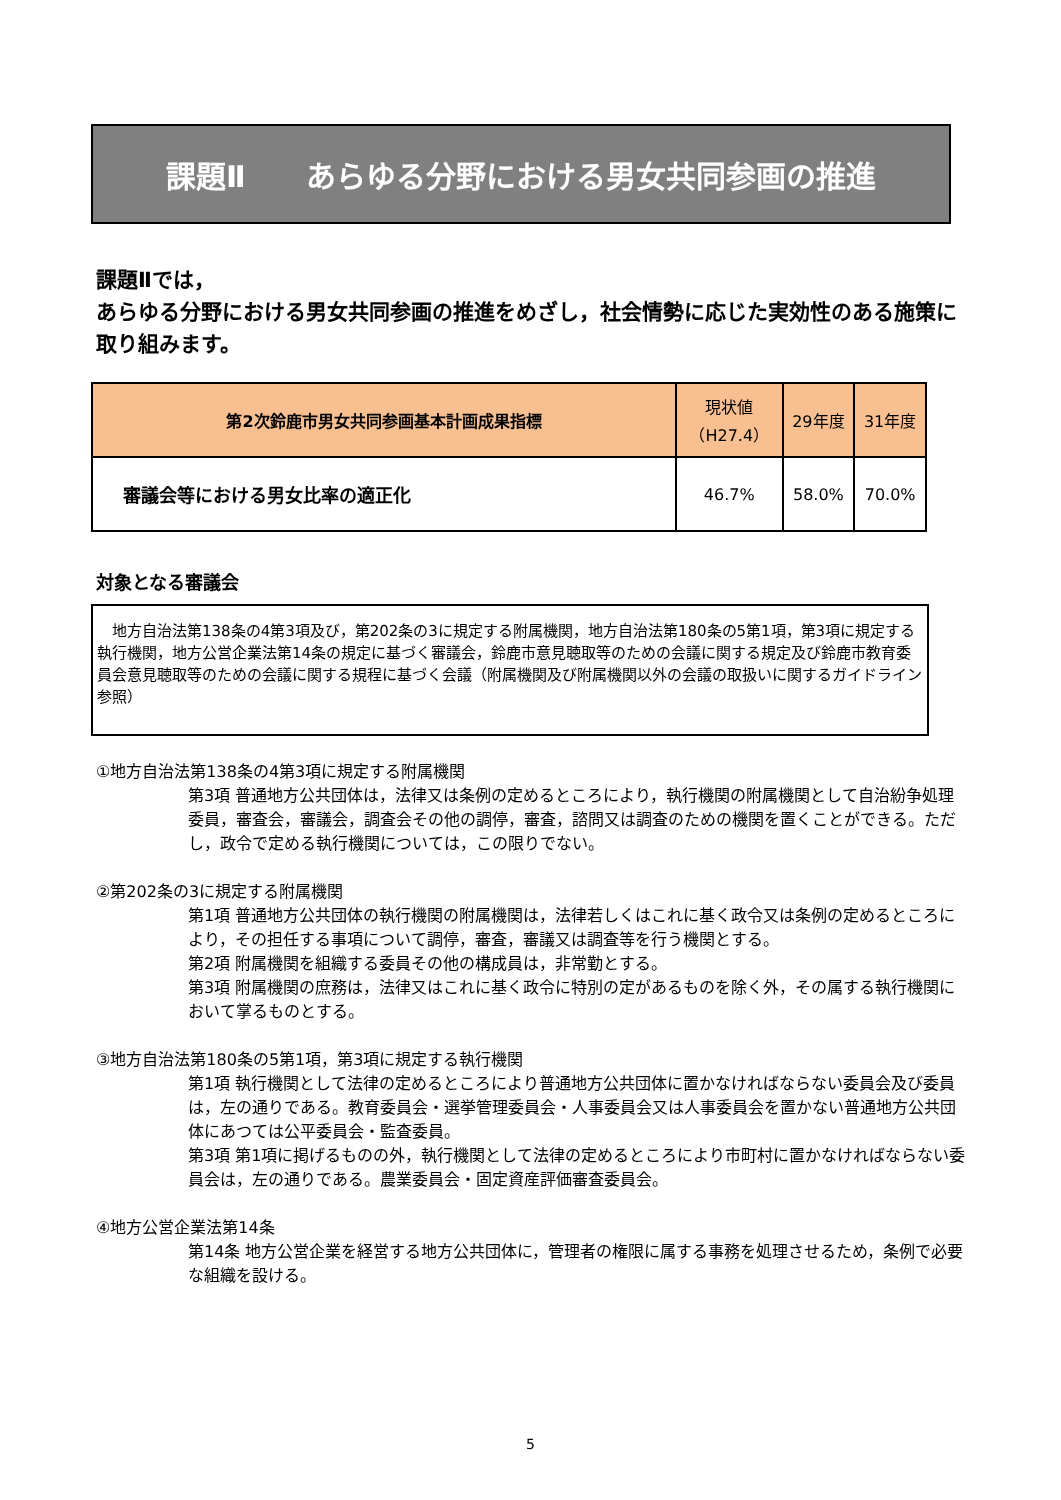課題Ⅱ　　あらゆる分野における男女共同参画の推進
課題Ⅱでは，
あらゆる分野における男女共同参画の推進をめざし，社会情勢に応じた実効性のある施策に取り組みます。
| 第2次鈴鹿市男女共同参画基本計画成果指標 | 現状値 （H27.4） | 29年度 | 31年度 |
| --- | --- | --- | --- |
| 審議会等における男女比率の適正化 | 46.7% | 58.0% | 70.0% |
対象となる審議会
　地方自治法第138条の4第3項及び，第202条の3に規定する附属機関，地方自治法第180条の5第1項，第3項に規定する執行機関，地方公営企業法第14条の規定に基づく審議会，鈴鹿市意見聴取等のための会議に関する規定及び鈴鹿市教育委員会意見聴取等のための会議に関する規程に基づく会議（附属機関及び附属機関以外の会議の取扱いに関するガイドライン参照）
①地方自治法第138条の4第3項に規定する附属機関
第3項 普通地方公共団体は，法律又は条例の定めるところにより，執行機関の附属機関として自治紛争処理委員，審査会，審議会，調査会その他の調停，審査，諮問又は調査のための機関を置くことができる。ただし，政令で定める執行機関については，この限りでない。
②第202条の3に規定する附属機関
第1項 普通地方公共団体の執行機関の附属機関は，法律若しくはこれに基く政令又は条例の定めるところにより，その担任する事項について調停，審査，審議又は調査等を行う機関とする。
第2項 附属機関を組織する委員その他の構成員は，非常勤とする。
第3項 附属機関の庶務は，法律又はこれに基く政令に特別の定があるものを除く外，その属する執行機関において掌るものとする。
③地方自治法第180条の5第1項，第3項に規定する執行機関
第1項 執行機関として法律の定めるところにより普通地方公共団体に置かなければならない委員会及び委員は，左の通りである。教育委員会・選挙管理委員会・人事委員会又は人事委員会を置かない普通地方公共団体にあつては公平委員会・監査委員。
第3項 第1項に掲げるものの外，執行機関として法律の定めるところにより市町村に置かなければならない委員会は，左の通りである。農業委員会・固定資産評価審査委員会。
④地方公営企業法第14条
第14条 地方公営企業を経営する地方公共団体に，管理者の権限に属する事務を処理させるため，条例で必要な組織を設ける。
5